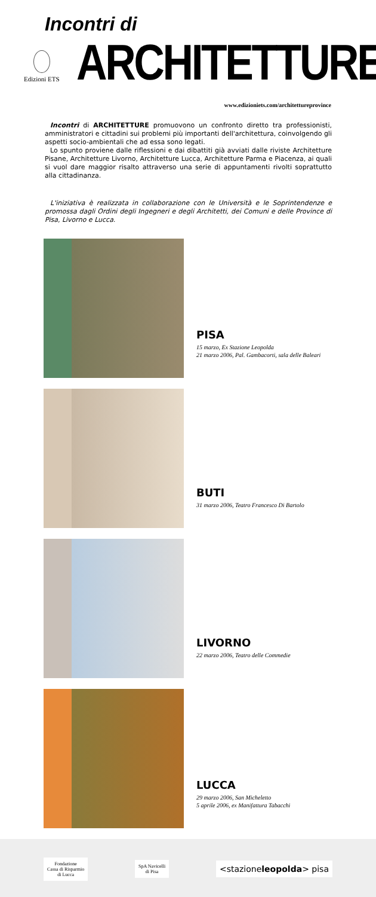Incontri di
ARCHITETTURE
Edizioni ETS
www.edizioniets.com/architettureprovince
Incontri di ARCHITETTURE promuovono un confronto diretto tra professionisti, amministratori e cittadini sui problemi più importanti dell'architettura, coinvolgendo gli aspetti socio-ambientali che ad essa sono legati.
Lo spunto proviene dalle riflessioni e dai dibattiti già avviati dalle riviste Architetture Pisane, Architetture Livorno, Architetture Lucca, Architetture Parma e Piacenza, ai quali si vuol dare maggior risalto attraverso una serie di appuntamenti rivolti soprattutto alla cittadinanza.
L'iniziativa è realizzata in collaborazione con le Università e le Soprintendenze e promossa dagli Ordini degli Ingegneri e degli Architetti, dei Comuni e delle Province di Pisa, Livorno e Lucca.
PISA
15 marzo, Ex Stazione Leopolda
21 marzo 2006, Pal. Gambacorti, sala delle Baleari
BUTI
31 marzo 2006, Teatro Francesco Di Bartolo
LIVORNO
22 marzo 2006, Teatro delle Commedie
LUCCA
29 marzo 2006, San Micheletto
5 aprile 2006, ex Manifattura Tabacchi
Fondazione
Cassa di Risparmio
di Lucca
SpA Navicelli
di Pisa
<stazioneleopolda> pisa